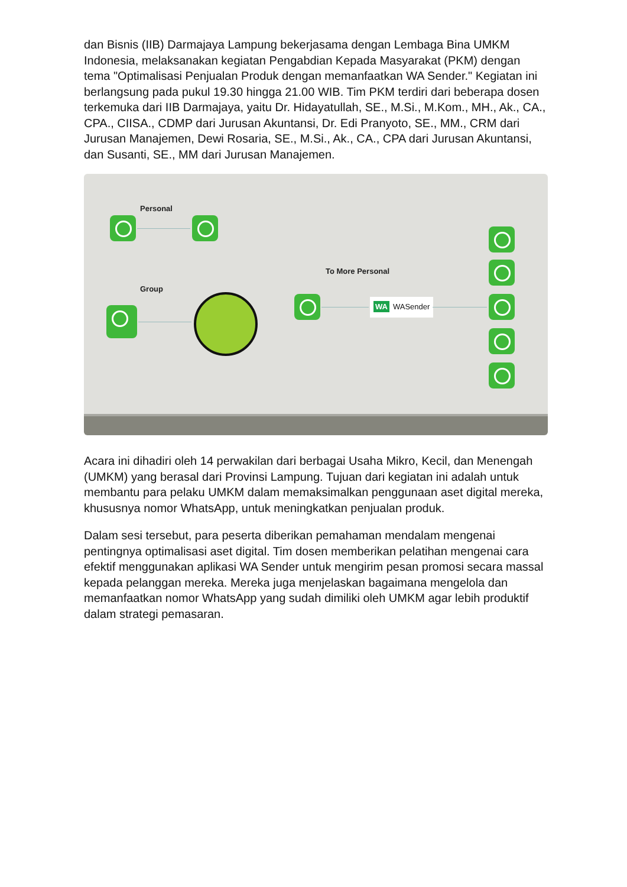dan Bisnis (IIB) Darmajaya Lampung bekerjasama dengan Lembaga Bina UMKM Indonesia, melaksanakan kegiatan Pengabdian Kepada Masyarakat (PKM) dengan tema "Optimalisasi Penjualan Produk dengan memanfaatkan WA Sender." Kegiatan ini berlangsung pada pukul 19.30 hingga 21.00 WIB. Tim PKM terdiri dari beberapa dosen terkemuka dari IIB Darmajaya, yaitu Dr. Hidayatullah, SE., M.Si., M.Kom., MH., Ak., CA., CPA., CIISA., CDMP dari Jurusan Akuntansi, Dr. Edi Pranyoto, SE., MM., CRM dari Jurusan Manajemen, Dewi Rosaria, SE., M.Si., Ak., CA., CPA dari Jurusan Akuntansi, dan Susanti, SE., MM dari Jurusan Manajemen.
Personal
Group
To More Personal
WA WASender
Acara ini dihadiri oleh 14 perwakilan dari berbagai Usaha Mikro, Kecil, dan Menengah (UMKM) yang berasal dari Provinsi Lampung. Tujuan dari kegiatan ini adalah untuk membantu para pelaku UMKM dalam memaksimalkan penggunaan aset digital mereka, khususnya nomor WhatsApp, untuk meningkatkan penjualan produk.
Dalam sesi tersebut, para peserta diberikan pemahaman mendalam mengenai pentingnya optimalisasi aset digital. Tim dosen memberikan pelatihan mengenai cara efektif menggunakan aplikasi WA Sender untuk mengirim pesan promosi secara massal kepada pelanggan mereka. Mereka juga menjelaskan bagaimana mengelola dan memanfaatkan nomor WhatsApp yang sudah dimiliki oleh UMKM agar lebih produktif dalam strategi pemasaran.